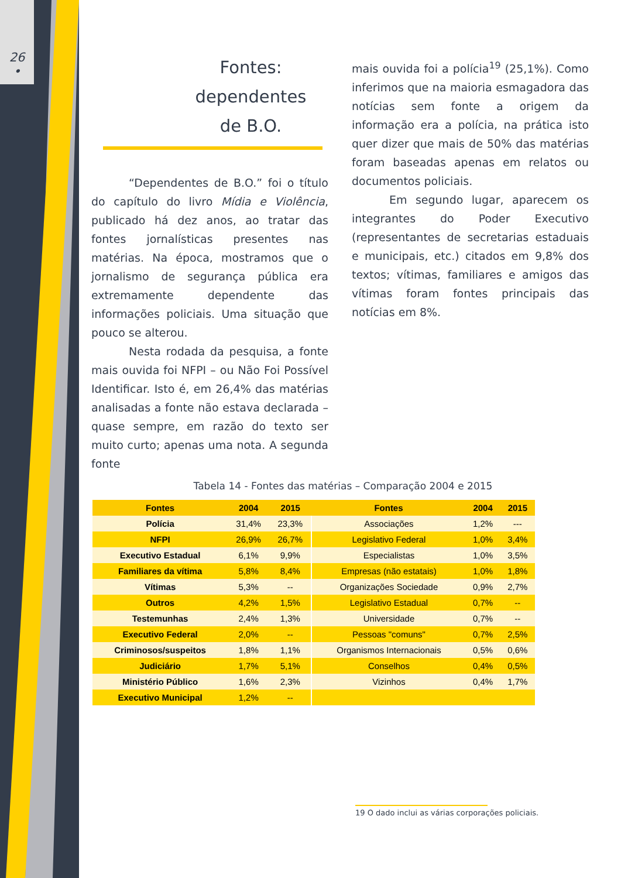26
•
Fontes:
dependentes
de B.O.
“Dependentes de B.O.” foi o título do capítulo do livro Mídia e Violência, publicado há dez anos, ao tratar das fontes jornalísticas presentes nas matérias. Na época, mostramos que o jornalismo de segurança pública era extremamente dependente das informações policiais. Uma situação que pouco se alterou.
Nesta rodada da pesquisa, a fonte mais ouvida foi NFPI – ou Não Foi Possível Identificar. Isto é, em 26,4% das matérias analisadas a fonte não estava declarada – quase sempre, em razão do texto ser muito curto; apenas uma nota. A segunda fonte
mais ouvida foi a polícia<sup>19</sup> (25,1%). Como inferimos que na maioria esmagadora das notícias sem fonte a origem da informação era a polícia, na prática isto quer dizer que mais de 50% das matérias foram baseadas apenas em relatos ou documentos policiais.
Em segundo lugar, aparecem os integrantes do Poder Executivo (representantes de secretarias estaduais e municipais, etc.) citados em 9,8% dos textos; vítimas, familiares e amigos das vítimas foram fontes principais das notícias em 8%.
Tabela 14 - Fontes das matérias – Comparação 2004 e 2015
| Fontes | 2004 | 2015 | Fontes | 2004 | 2015 |
| --- | --- | --- | --- | --- | --- |
| Polícia | 31,4% | 23,3% | Associações | 1,2% | --- |
| NFPI | 26,9% | 26,7% | Legislativo Federal | 1,0% | 3,4% |
| Executivo Estadual | 6,1% | 9,9% | Especialistas | 1,0% | 3,5% |
| Familiares da vítima | 5,8% | 8,4% | Empresas (não estatais) | 1,0% | 1,8% |
| Vítimas | 5,3% | -- | Organizações Sociedade | 0,9% | 2,7% |
| Outros | 4,2% | 1,5% | Legislativo Estadual | 0,7% | -- |
| Testemunhas | 2,4% | 1,3% | Universidade | 0,7% | -- |
| Executivo Federal | 2,0% | -- | Pessoas "comuns" | 0,7% | 2,5% |
| Criminosos/suspeitos | 1,8% | 1,1% | Organismos Internacionais | 0,5% | 0,6% |
| Judiciário | 1,7% | 5,1% | Conselhos | 0,4% | 0,5% |
| Ministério Público | 1,6% | 2,3% | Vizinhos | 0,4% | 1,7% |
| Executivo Municipal | 1,2% | -- | | | |
19 O dado inclui as várias corporações policiais.